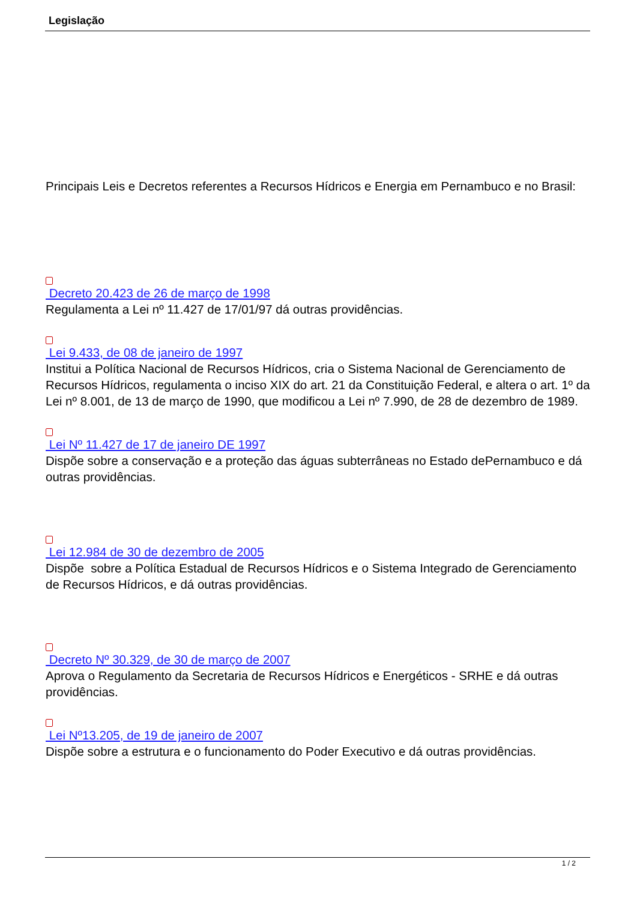Legislação
Principais Leis e Decretos referentes a Recursos Hídricos e Energia em Pernambuco e no Brasil:
pdf
Decreto 20.423 de 26 de março de 1998
Regulamenta a Lei nº 11.427 de 17/01/97 dá outras providências.
pdf
Lei 9.433, de 08 de janeiro de 1997
Institui a Política Nacional de Recursos Hídricos, cria o Sistema Nacional de Gerenciamento de Recursos Hídricos, regulamenta o inciso XIX do art. 21 da Constituição Federal, e altera o art. 1º da Lei nº 8.001, de 13 de março de 1990, que modificou a Lei nº 7.990, de 28 de dezembro de 1989.
pdf
Lei Nº 11.427 de 17 de janeiro DE 1997
Dispõe sobre a conservação e a proteção das águas subterrâneas no Estado dePernambuco e dá outras providências.
pdf
Lei 12.984 de 30 de dezembro de 2005
Dispõe sobre a Política Estadual de Recursos Hídricos e o Sistema Integrado de Gerenciamento de Recursos Hídricos, e dá outras providências.
pdf
Decreto Nº 30.329, de 30 de março de 2007
Aprova o Regulamento da Secretaria de Recursos Hídricos e Energéticos - SRHE e dá outras providências.
pdf
Lei Nº13.205, de 19 de janeiro de 2007
Dispõe sobre a estrutura e o funcionamento do Poder Executivo e dá outras providências.
1 / 2